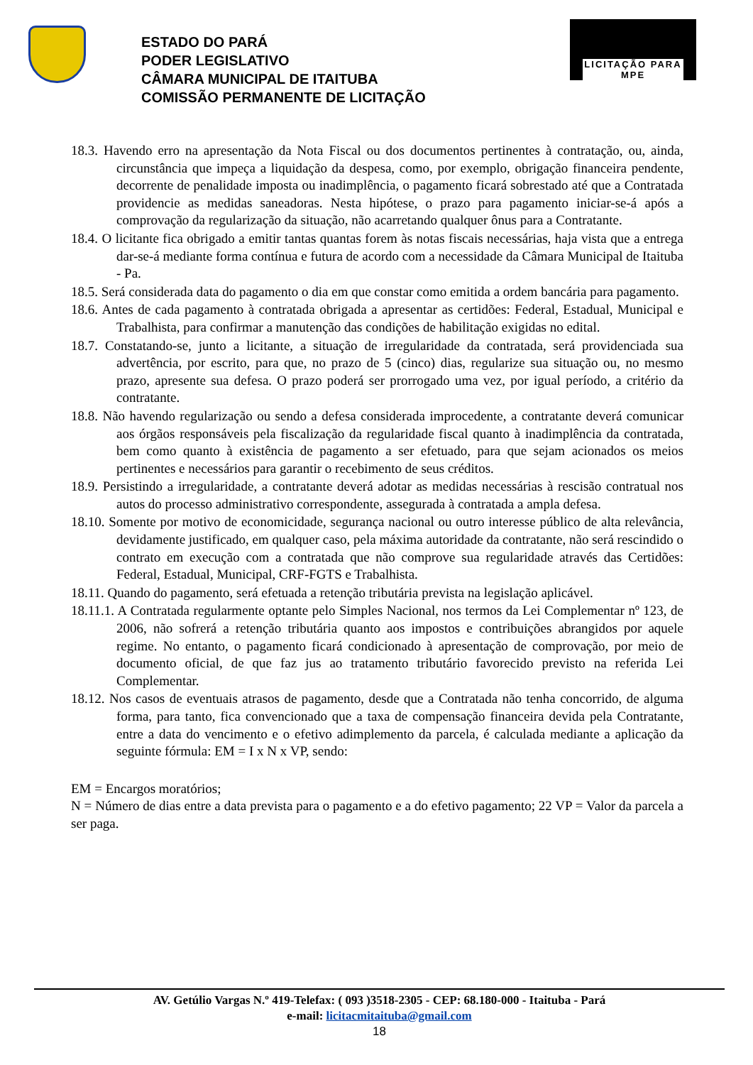ESTADO DO PARÁ
PODER LEGISLATIVO
CÂMARA MUNICIPAL DE ITAITUBA
COMISSÃO PERMANENTE DE LICITAÇÃO
LICITAÇÃO PARA MPE
18.3. Havendo erro na apresentação da Nota Fiscal ou dos documentos pertinentes à contratação, ou, ainda, circunstância que impeça a liquidação da despesa, como, por exemplo, obrigação financeira pendente, decorrente de penalidade imposta ou inadimplência, o pagamento ficará sobrestado até que a Contratada providencie as medidas saneadoras. Nesta hipótese, o prazo para pagamento iniciar-se-á após a comprovação da regularização da situação, não acarretando qualquer ônus para a Contratante.
18.4. O licitante fica obrigado a emitir tantas quantas forem às notas fiscais necessárias, haja vista que a entrega dar-se-á mediante forma contínua e futura de acordo com a necessidade da Câmara Municipal de Itaituba - Pa.
18.5. Será considerada data do pagamento o dia em que constar como emitida a ordem bancária para pagamento.
18.6. Antes de cada pagamento à contratada obrigada a apresentar as certidões: Federal, Estadual, Municipal e Trabalhista, para confirmar a manutenção das condições de habilitação exigidas no edital.
18.7. Constatando-se, junto a licitante, a situação de irregularidade da contratada, será providenciada sua advertência, por escrito, para que, no prazo de 5 (cinco) dias, regularize sua situação ou, no mesmo prazo, apresente sua defesa. O prazo poderá ser prorrogado uma vez, por igual período, a critério da contratante.
18.8. Não havendo regularização ou sendo a defesa considerada improcedente, a contratante deverá comunicar aos órgãos responsáveis pela fiscalização da regularidade fiscal quanto à inadimplência da contratada, bem como quanto à existência de pagamento a ser efetuado, para que sejam acionados os meios pertinentes e necessários para garantir o recebimento de seus créditos.
18.9. Persistindo a irregularidade, a contratante deverá adotar as medidas necessárias à rescisão contratual nos autos do processo administrativo correspondente, assegurada à contratada a ampla defesa.
18.10. Somente por motivo de economicidade, segurança nacional ou outro interesse público de alta relevância, devidamente justificado, em qualquer caso, pela máxima autoridade da contratante, não será rescindido o contrato em execução com a contratada que não comprove sua regularidade através das Certidões: Federal, Estadual, Municipal, CRF-FGTS e Trabalhista.
18.11. Quando do pagamento, será efetuada a retenção tributária prevista na legislação aplicável.
18.11.1. A Contratada regularmente optante pelo Simples Nacional, nos termos da Lei Complementar nº 123, de 2006, não sofrerá a retenção tributária quanto aos impostos e contribuições abrangidos por aquele regime. No entanto, o pagamento ficará condicionado à apresentação de comprovação, por meio de documento oficial, de que faz jus ao tratamento tributário favorecido previsto na referida Lei Complementar.
18.12. Nos casos de eventuais atrasos de pagamento, desde que a Contratada não tenha concorrido, de alguma forma, para tanto, fica convencionado que a taxa de compensação financeira devida pela Contratante, entre a data do vencimento e o efetivo adimplemento da parcela, é calculada mediante a aplicação da seguinte fórmula: EM = I x N x VP, sendo:
EM = Encargos moratórios;
N = Número de dias entre a data prevista para o pagamento e a do efetivo pagamento; 22 VP = Valor da parcela a ser paga.
AV. Getúlio Vargas N.º 419-Telefax: ( 093 )3518-2305 - CEP: 68.180-000 - Itaituba - Pará
e-mail: licitacmitaituba@gmail.com
18